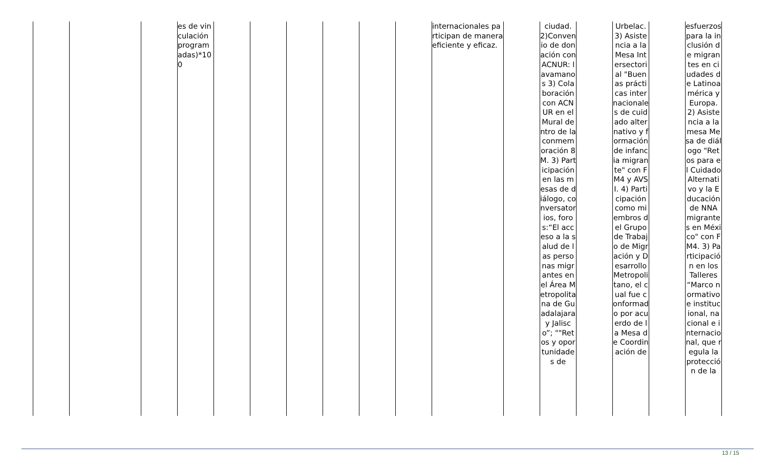| | | | es de vinculación programadas)*100 | | | | | | | internacionales participan de manera eficiente y eficaz. | | ciudad. 2)Convenio de donación con ACNUR: lavamanos 3) Colaboración con ACNUR en el Mural dentro de la conmemoración 8M. 3) Participación en las mesas de diálogo, conversatorios, foros:“El acceso a la salud de las personas migrantes en el Área Metropolitana de Guadalajara y Jalisco”; ""Retos y oportunidades de | | Urbelac. 3) Asistencia a la Mesa Intersectorial "Buenas prácticas internacionales de cuidado alternativo y formación de infancia migrante" con FM4 y AVSI. 4) Participación como miembros del Grupo de Trabajo de Migración y Desarrollo Metropolitano, el cual fue conformado por acuerdo de la Mesa de Coordinación de | | esfuerzos para la inclusión de migrantes en ciudades de Latinoamérica y Europa. 2) Asistencia a la mesa Mesa de diálogo "Retos para el Cuidado Alternativo y la Educación de NNA migrantes en México" con FM4. 3) Participación en los Talleres “Marco normativo e institucional, nacional e internacional, que regula la protección de la |
13 / 15